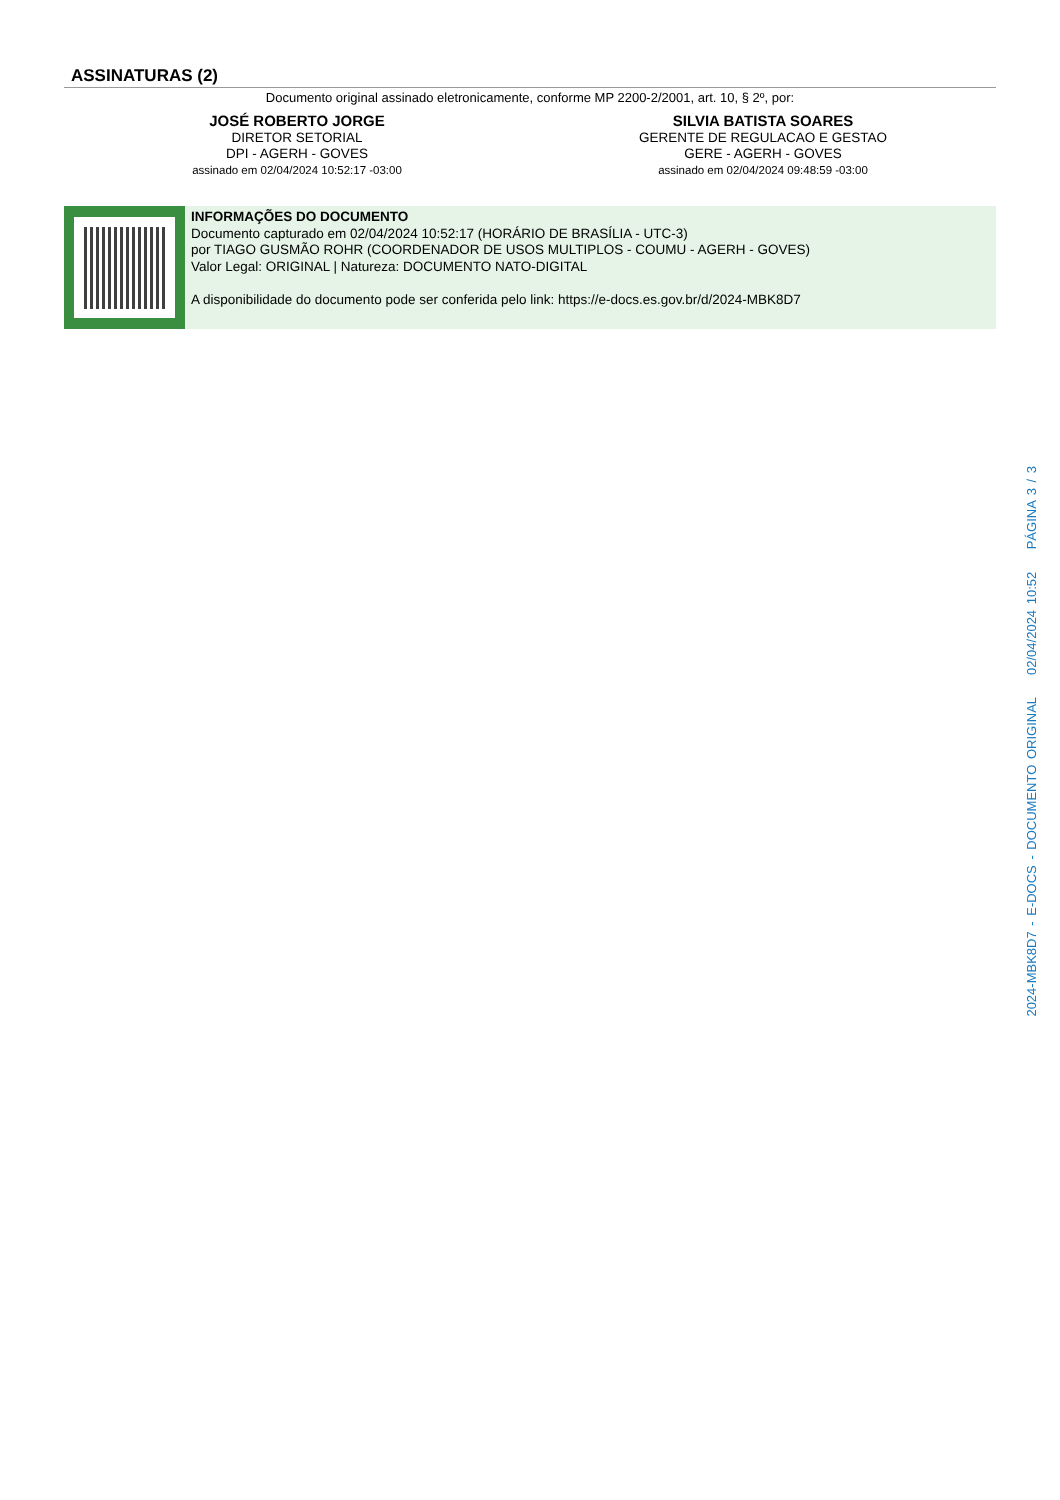ASSINATURAS (2)
Documento original assinado eletronicamente, conforme MP 2200-2/2001, art. 10, § 2º, por:
JOSÉ ROBERTO JORGE
DIRETOR SETORIAL
DPI - AGERH - GOVES
assinado em 02/04/2024 10:52:17 -03:00
SILVIA BATISTA SOARES
GERENTE DE REGULACAO E GESTAO
GERE - AGERH - GOVES
assinado em 02/04/2024 09:48:59 -03:00
INFORMAÇÕES DO DOCUMENTO
Documento capturado em 02/04/2024 10:52:17 (HORÁRIO DE BRASÍLIA - UTC-3)
por TIAGO GUSMÃO ROHR (COORDENADOR DE USOS MULTIPLOS - COUMU - AGERH - GOVES)
Valor Legal: ORIGINAL | Natureza: DOCUMENTO NATO-DIGITAL
A disponibilidade do documento pode ser conferida pelo link: https://e-docs.es.gov.br/d/2024-MBK8D7
2024-MBK8D7 - E-DOCS - DOCUMENTO ORIGINAL 02/04/2024 10:52 PÁGINA 3 / 3